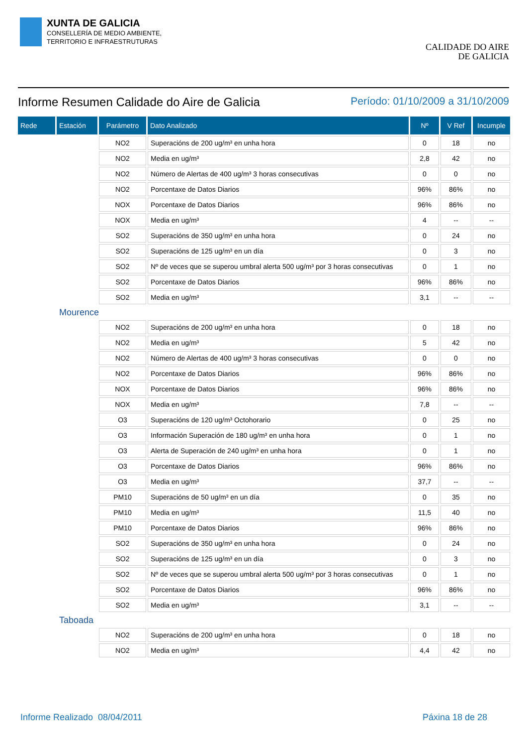XUNTA DE GALICIA
CONSELLERÍA DE MEDIO AMBIENTE,
TERRITORIO E INFRAESTRUTURAS
CALIDADE DO AIRE
DE GALICIA
Informe Resumen Calidade do Aire de Galicia Período: 01/10/2009 a 31/10/2009
| Rede | Estación | Parámetro | Dato Analizado | Nº | V Ref | Incumple |
| --- | --- | --- | --- | --- | --- | --- |
| | | NO2 | Superacións de 200 ug/m³ en unha hora | 0 | 18 | no |
| | | NO2 | Media en ug/m³ | 2,8 | 42 | no |
| | | NO2 | Número de Alertas de 400 ug/m³ 3 horas consecutivas | 0 | 0 | no |
| | | NO2 | Porcentaxe de Datos Diarios | 96% | 86% | no |
| | | NOX | Porcentaxe de Datos Diarios | 96% | 86% | no |
| | | NOX | Media en ug/m³ | 4 | -- | -- |
| | | SO2 | Superacións de 350 ug/m³ en unha hora | 0 | 24 | no |
| | | SO2 | Superacións de 125 ug/m³ en un día | 0 | 3 | no |
| | | SO2 | Nº de veces que se superou umbral alerta 500 ug/m³ por 3 horas consecutivas | 0 | 1 | no |
| | | SO2 | Porcentaxe de Datos Diarios | 96% | 86% | no |
| | | SO2 | Media en ug/m³ | 3,1 | -- | -- |
| | Mourence | | | | | |
| | | NO2 | Superacións de 200 ug/m³ en unha hora | 0 | 18 | no |
| | | NO2 | Media en ug/m³ | 5 | 42 | no |
| | | NO2 | Número de Alertas de 400 ug/m³ 3 horas consecutivas | 0 | 0 | no |
| | | NO2 | Porcentaxe de Datos Diarios | 96% | 86% | no |
| | | NOX | Porcentaxe de Datos Diarios | 96% | 86% | no |
| | | NOX | Media en ug/m³ | 7,8 | -- | -- |
| | | O3 | Superacións de 120 ug/m³ Octohorario | 0 | 25 | no |
| | | O3 | Información Superación de 180 ug/m³ en unha hora | 0 | 1 | no |
| | | O3 | Alerta de Superación de 240 ug/m³ en unha hora | 0 | 1 | no |
| | | O3 | Porcentaxe de Datos Diarios | 96% | 86% | no |
| | | O3 | Media en ug/m³ | 37,7 | -- | -- |
| | | PM10 | Superacións de 50 ug/m³ en un día | 0 | 35 | no |
| | | PM10 | Media en ug/m³ | 11,5 | 40 | no |
| | | PM10 | Porcentaxe de Datos Diarios | 96% | 86% | no |
| | | SO2 | Superacións de 350 ug/m³ en unha hora | 0 | 24 | no |
| | | SO2 | Superacións de 125 ug/m³ en un día | 0 | 3 | no |
| | | SO2 | Nº de veces que se superou umbral alerta 500 ug/m³ por 3 horas consecutivas | 0 | 1 | no |
| | | SO2 | Porcentaxe de Datos Diarios | 96% | 86% | no |
| | | SO2 | Media en ug/m³ | 3,1 | -- | -- |
| | Taboada | | | | | |
| | | NO2 | Superacións de 200 ug/m³ en unha hora | 0 | 18 | no |
| | | NO2 | Media en ug/m³ | 4,4 | 42 | no |
Informe Realizado 08/04/2011 Páxina 18 de 28